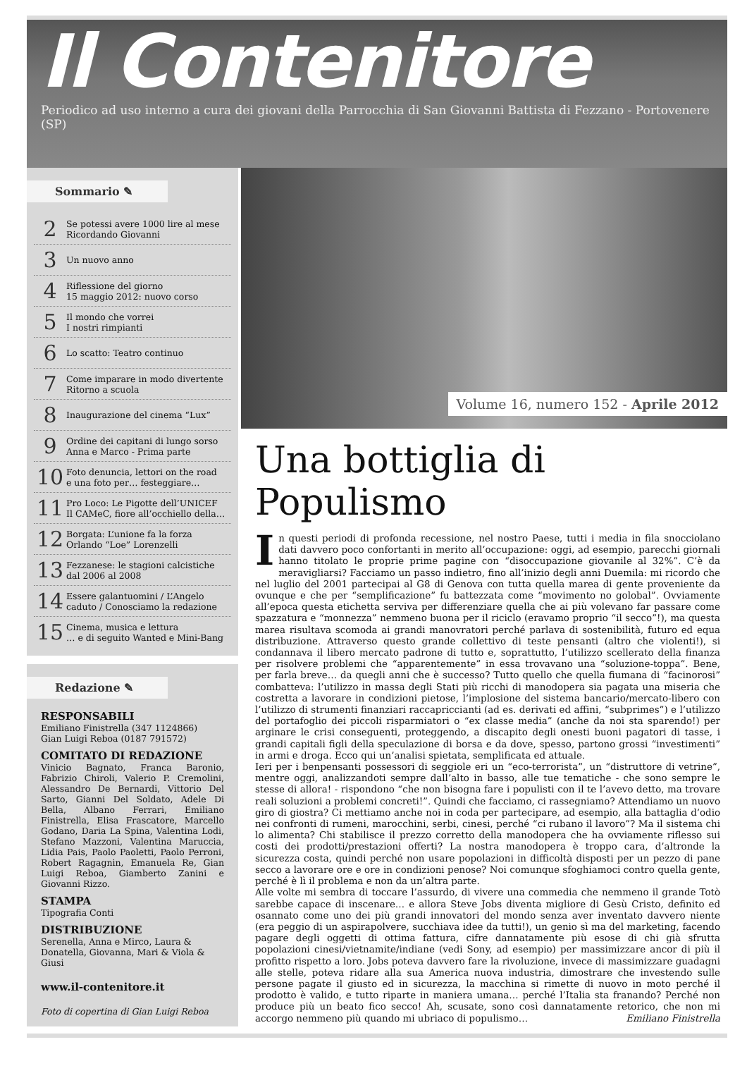Il Contenitore
Periodico ad uso interno a cura dei giovani della Parrocchia di San Giovanni Battista di Fezzano - Portovenere (SP)
Sommario ✎
2 Se potessi avere 1000 lire al mese
Ricordando Giovanni
3 Un nuovo anno
4 Riflessione del giorno
15 maggio 2012: nuovo corso
5 Il mondo che vorrei
I nostri rimpianti
6 Lo scatto: Teatro continuo
7 Come imparare in modo divertente
Ritorno a scuola
8 Inaugurazione del cinema “Lux”
9 Ordine dei capitani di lungo sorso
Anna e Marco - Prima parte
10 Foto denuncia, lettori on the road
e una foto per… festeggiare…
11 Pro Loco: Le Pigotte dell’UNICEF
Il CAMeC, fiore all’occhiello della…
12 Borgata: L’unione fa la forza
Orlando “Loe” Lorenzelli
13 Fezzanese: le stagioni calcistiche
dal 2006 al 2008
14 Essere galantuomini / L’Angelo
caduto / Conosciamo la redazione
15 Cinema, musica e lettura
… e di seguito Wanted e Mini-Bang
Redazione ✎
RESPONSABILI
Emiliano Finistrella (347 1124866)
Gian Luigi Reboa (0187 791572)
COMITATO DI REDAZIONE
Vinicio Bagnato, Franca Baronio, Fabrizio Chiroli, Valerio P. Cremolini, Alessandro De Bernardi, Vittorio Del Sarto, Gianni Del Soldato, Adele Di Bella, Albano Ferrari, Emiliano Finistrella, Elisa Frascatore, Marcello Godano, Daria La Spina, Valentina Lodi, Stefano Mazzoni, Valentina Maruccia, Lidia Pais, Paolo Paoletti, Paolo Perroni, Robert Ragagnin, Emanuela Re, Gian Luigi Reboa, Giamberto Zanini e Giovanni Rizzo.
STAMPA
Tipografia Conti
DISTRIBUZIONE
Serenella, Anna e Mirco, Laura & Donatella, Giovanna, Mari & Viola & Giusi
www.il-contenitore.it
Foto di copertina di Gian Luigi Reboa
Volume 16, numero 152 - Aprile 2012
Una bottiglia di Populismo
In questi periodi di profonda recessione, nel nostro Paese, tutti i media in fila snocciolano dati davvero poco confortanti in merito all’occupazione: oggi, ad esempio, parecchi giornali hanno titolato le proprie prime pagine con “disoccupazione giovanile al 32%”. C’è da meravigliarsi? Facciamo un passo indietro, fino all’inizio degli anni Duemila: mi ricordo che nel luglio del 2001 partecipai al G8 di Genova con tutta quella marea di gente proveniente da ovunque e che per “semplificazione” fu battezzata come “movimento no golobal”. Ovviamente all’epoca questa etichetta serviva per differenziare quella che ai più volevano far passare come spazzatura e “monnezza” nemmeno buona per il riciclo (eravamo proprio “il secco”!), ma questa marea risultava scomoda ai grandi manovratori perché parlava di sostenibilità, futuro ed equa distribuzione. Attraverso questo grande collettivo di teste pensanti (altro che violenti!), si condannava il libero mercato padrone di tutto e, soprattutto, l’utilizzo scellerato della finanza per risolvere problemi che “apparentemente” in essa trovavano una “soluzione-toppa”. Bene, per farla breve… da quegli anni che è successo? Tutto quello che quella fiumana di “facinorosi” combatteva: l’utilizzo in massa degli Stati più ricchi di manodopera sia pagata una miseria che costretta a lavorare in condizioni pietose, l’implosione del sistema bancario/mercato-libero con l’utilizzo di strumenti finanziari raccapriccianti (ad es. derivati ed affini, “subprimes”) e l’utilizzo del portafoglio dei piccoli risparmiatori o “ex classe media” (anche da noi sta sparendo!) per arginare le crisi conseguenti, proteggendo, a discapito degli onesti buoni pagatori di tasse, i grandi capitali figli della speculazione di borsa e da dove, spesso, partono grossi “investimenti” in armi e droga. Ecco qui un’analisi spietata, semplificata ed attuale.
Ieri per i benpensanti possessori di seggiole eri un “eco-terrorista”, un “distruttore di vetrine”, mentre oggi, analizzandoti sempre dall’alto in basso, alle tue tematiche - che sono sempre le stesse di allora! - rispondono “che non bisogna fare i populisti con il te l’avevo detto, ma trovare reali soluzioni a problemi concreti!”. Quindi che facciamo, ci rassegniamo? Attendiamo un nuovo giro di giostra? Ci mettiamo anche noi in coda per partecipare, ad esempio, alla battaglia d’odio nei confronti di rumeni, marocchini, serbi, cinesi, perché “ci rubano il lavoro”? Ma il sistema chi lo alimenta? Chi stabilisce il prezzo corretto della manodopera che ha ovviamente riflesso sui costi dei prodotti/prestazioni offerti? La nostra manodopera è troppo cara, d’altronde la sicurezza costa, quindi perché non usare popolazioni in difficoltà disposti per un pezzo di pane secco a lavorare ore e ore in condizioni penose? Noi comunque sfoghiamoci contro quella gente, perché è lì il problema e non da un’altra parte.
Alle volte mi sembra di toccare l’assurdo, di vivere una commedia che nemmeno il grande Totò sarebbe capace di inscenare… e allora Steve Jobs diventa migliore di Gesù Cristo, definito ed osannato come uno dei più grandi innovatori del mondo senza aver inventato davvero niente (era peggio di un aspirapolvere, succhiava idee da tutti!), un genio sì ma del marketing, facendo pagare degli oggetti di ottima fattura, cifre dannatamente più esose di chi già sfrutta popolazioni cinesi/vietnamite/indiane (vedi Sony, ad esempio) per massimizzare ancor di più il profitto rispetto a loro. Jobs poteva davvero fare la rivoluzione, invece di massimizzare guadagni alle stelle, poteva ridare alla sua America nuova industria, dimostrare che investendo sulle persone pagate il giusto ed in sicurezza, la macchina si rimette di nuovo in moto perché il prodotto è valido, e tutto riparte in maniera umana… perché l’Italia sta franando? Perché non produce più un beato fico secco! Ah, scusate, sono così dannatamente retorico, che non mi accorgo nemmeno più quando mi ubriaco di populismo… Emiliano Finistrella